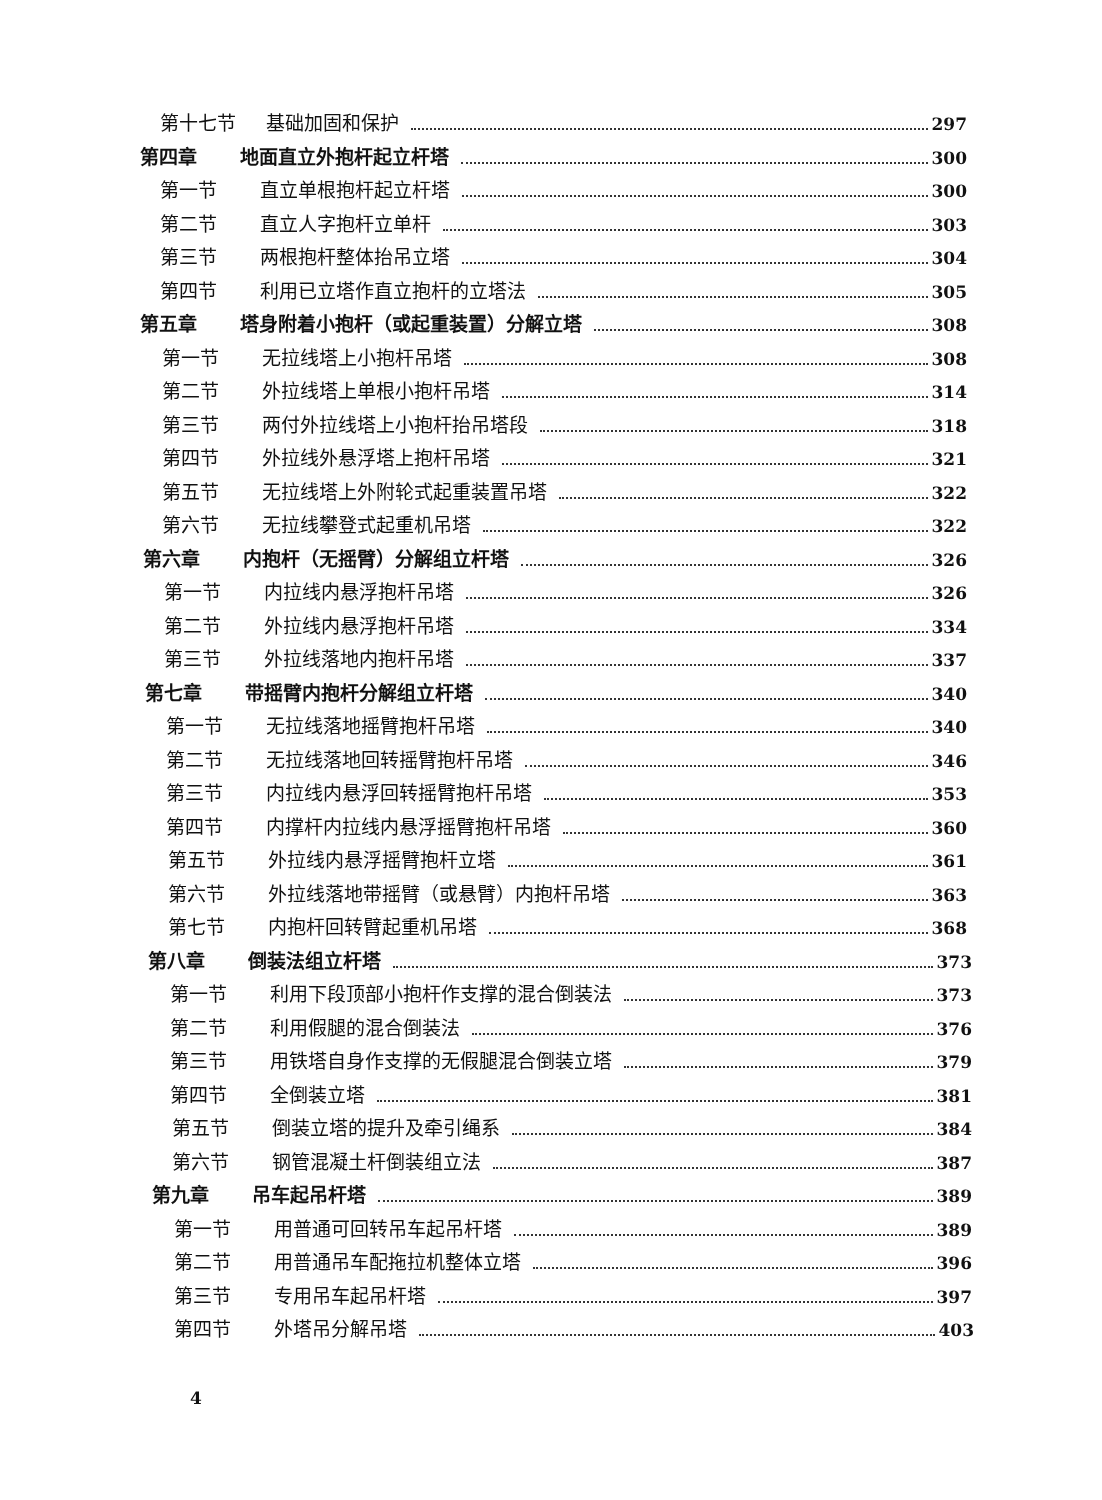第十七节 基础加固和保护 297
第四章 地面直立外抱杆起立杆塔 300
第一节 直立单根抱杆起立杆塔 300
第二节 直立人字抱杆立单杆 303
第三节 两根抱杆整体抬吊立塔 304
第四节 利用已立塔作直立抱杆的立塔法 305
第五章 塔身附着小抱杆（或起重装置）分解立塔 308
第一节 无拉线塔上小抱杆吊塔 308
第二节 外拉线塔上单根小抱杆吊塔 314
第三节 两付外拉线塔上小抱杆抬吊塔段 318
第四节 外拉线外悬浮塔上抱杆吊塔 321
第五节 无拉线塔上外附轮式起重装置吊塔 322
第六节 无拉线攀登式起重机吊塔 322
第六章 内抱杆（无摇臂）分解组立杆塔 326
第一节 内拉线内悬浮抱杆吊塔 326
第二节 外拉线内悬浮抱杆吊塔 334
第三节 外拉线落地内抱杆吊塔 337
第七章 带摇臂内抱杆分解组立杆塔 340
第一节 无拉线落地摇臂抱杆吊塔 340
第二节 无拉线落地回转摇臂抱杆吊塔 346
第三节 内拉线内悬浮回转摇臂抱杆吊塔 353
第四节 内撑杆内拉线内悬浮摇臂抱杆吊塔 360
第五节 外拉线内悬浮摇臂抱杆立塔 361
第六节 外拉线落地带摇臂（或悬臂）内抱杆吊塔 363
第七节 内抱杆回转臂起重机吊塔 368
第八章 倒装法组立杆塔 373
第一节 利用下段顶部小抱杆作支撑的混合倒装法 373
第二节 利用假腿的混合倒装法 376
第三节 用铁塔自身作支撑的无假腿混合倒装立塔 379
第四节 全倒装立塔 381
第五节 倒装立塔的提升及牵引绳系 384
第六节 钢管混凝土杆倒装组立法 387
第九章 吊车起吊杆塔 389
第一节 用普通可回转吊车起吊杆塔 389
第二节 用普通吊车配拖拉机整体立塔 396
第三节 专用吊车起吊杆塔 397
第四节 外塔吊分解吊塔 403
4